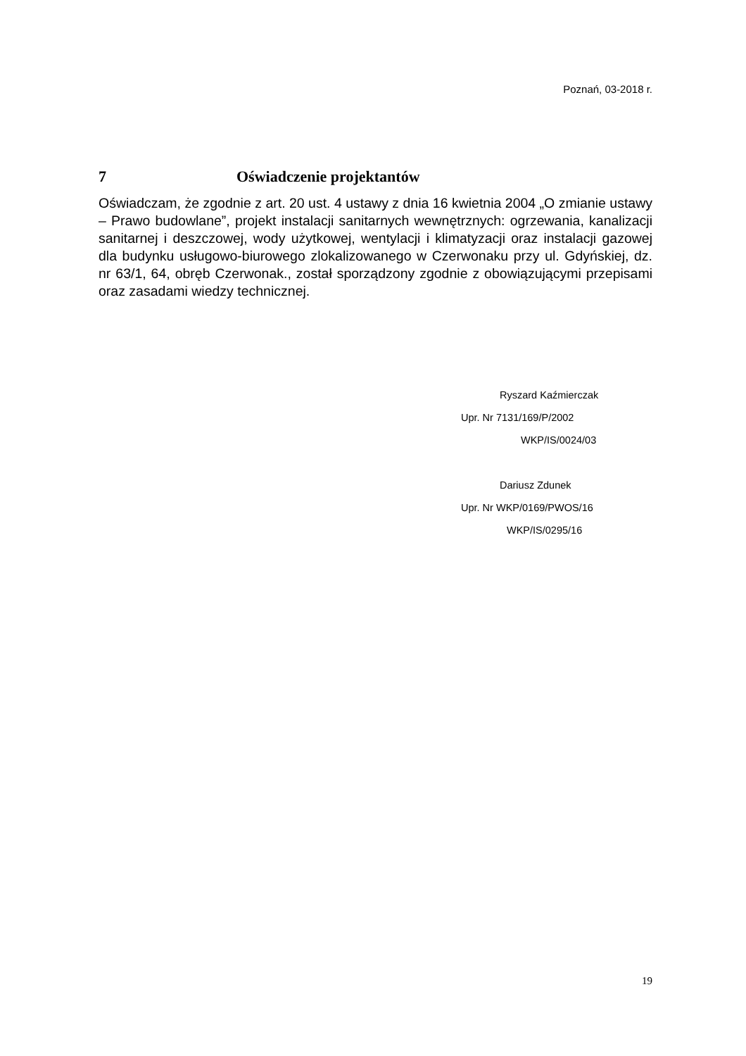Poznań, 03-2018 r.
7 Oświadczenie projektantów
Oświadczam, że zgodnie z art. 20 ust. 4 ustawy z dnia 16 kwietnia 2004 „O zmianie ustawy – Prawo budowlane”, projekt instalacji sanitarnych wewnętrznych: ogrzewania, kanalizacji sanitarnej i deszczowej, wody użytkowej, wentylacji i klimatyzacji oraz instalacji gazowej dla budynku usługowo-biurowego zlokalizowanego w Czerwonaku przy ul. Gdyńskiej, dz. nr 63/1, 64, obręb Czerwonak., został sporządzony zgodnie z obowiązującymi przepisami oraz zasadami wiedzy technicznej.
Ryszard Kaźmierczak
Upr. Nr 7131/169/P/2002
WKP/IS/0024/03
Dariusz Zdunek
Upr. Nr WKP/0169/PWOS/16
WKP/IS/0295/16
19